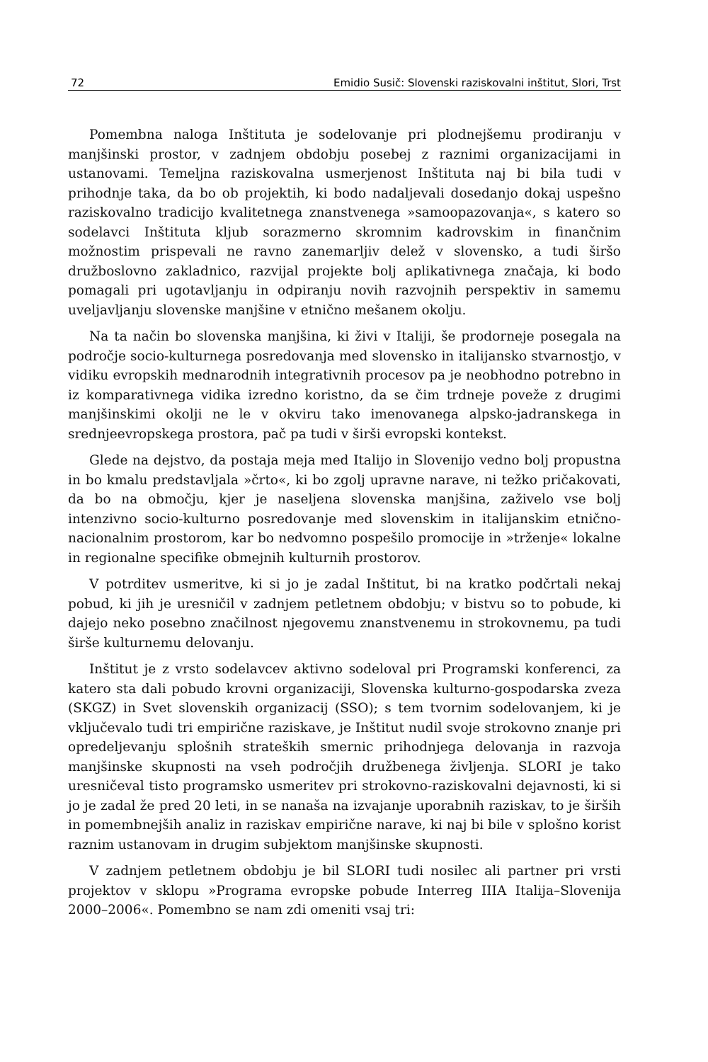72 Emidio Susič: Slovenski raziskovalni inštitut, Slori, Trst
Pomembna naloga Inštituta je sodelovanje pri plodnejšemu prodiranju v manjšinski prostor, v zadnjem obdobju posebej z raznimi organizacijami in ustanovami. Temeljna raziskovalna usmerjenost Inštituta naj bi bila tudi v prihodnje taka, da bo ob projektih, ki bodo nadaljevali dosedanjo dokaj uspešno raziskovalno tradicijo kvalitetnega znanstvenega »samoopazovanja«, s katero so sodelavci Inštituta kljub sorazmerno skromnim kadrovskim in finančnim možnostim prispevali ne ravno zanemarljiv delež v slovensko, a tudi širšo družboslovno zakladnico, razvijal projekte bolj aplikativnega značaja, ki bodo pomagali pri ugotavljanju in odpiranju novih razvojnih perspektiv in samemu uveljavljanju slovenske manjšine v etnično mešanem okolju.
Na ta način bo slovenska manjšina, ki živi v Italiji, še prodorneje posegala na področje socio-kulturnega posredovanja med slovensko in italijansko stvarnostjo, v vidiku evropskih mednarodnih integrativnih procesov pa je neobhodno potrebno in iz komparativnega vidika izredno koristno, da se čim trdneje poveže z drugimi manjšinskimi okolji ne le v okviru tako imenovanega alpsko-jadranskega in srednjeevropskega prostora, pač pa tudi v širši evropski kontekst.
Glede na dejstvo, da postaja meja med Italijo in Slovenijo vedno bolj propustna in bo kmalu predstavljala »črto«, ki bo zgolj upravne narave, ni težko pričakovati, da bo na območju, kjer je naseljena slovenska manjšina, zaživelo vse bolj intenzivno socio-kulturno posredovanje med slovenskim in italijanskim etnično-nacionalnim prostorom, kar bo nedvomno pospešilo promocije in »trženje« lokalne in regionalne specifike obmejnih kulturnih prostorov.
V potrditev usmeritve, ki si jo je zadal Inštitut, bi na kratko podčrtali nekaj pobud, ki jih je uresničil v zadnjem petletnem obdobju; v bistvu so to pobude, ki dajejo neko posebno značilnost njegovemu znanstvenemu in strokovnemu, pa tudi širše kulturnemu delovanju.
Inštitut je z vrsto sodelavcev aktivno sodeloval pri Programski konferenci, za katero sta dali pobudo krovni organizaciji, Slovenska kulturno-gospodarska zveza (SKGZ) in Svet slovenskih organizacij (SSO); s tem tvornim sodelovanjem, ki je vključevalo tudi tri empirične raziskave, je Inštitut nudil svoje strokovno znanje pri opredeljevanju splošnih strateških smernic prihodnjega delovanja in razvoja manjšinske skupnosti na vseh področjih družbenega življenja. SLORI je tako uresničeval tisto programsko usmeritev pri strokovno-raziskovalni dejavnosti, ki si jo je zadal že pred 20 leti, in se nanaša na izvajanje uporabnih raziskav, to je širših in pomembnejših analiz in raziskav empirične narave, ki naj bi bile v splošno korist raznim ustanovam in drugim subjektom manjšinske skupnosti.
V zadnjem petletnem obdobju je bil SLORI tudi nosilec ali partner pri vrsti projektov v sklopu »Programa evropske pobude Interreg IIIA Italija–Slovenija 2000–2006«. Pomembno se nam zdi omeniti vsaj tri: